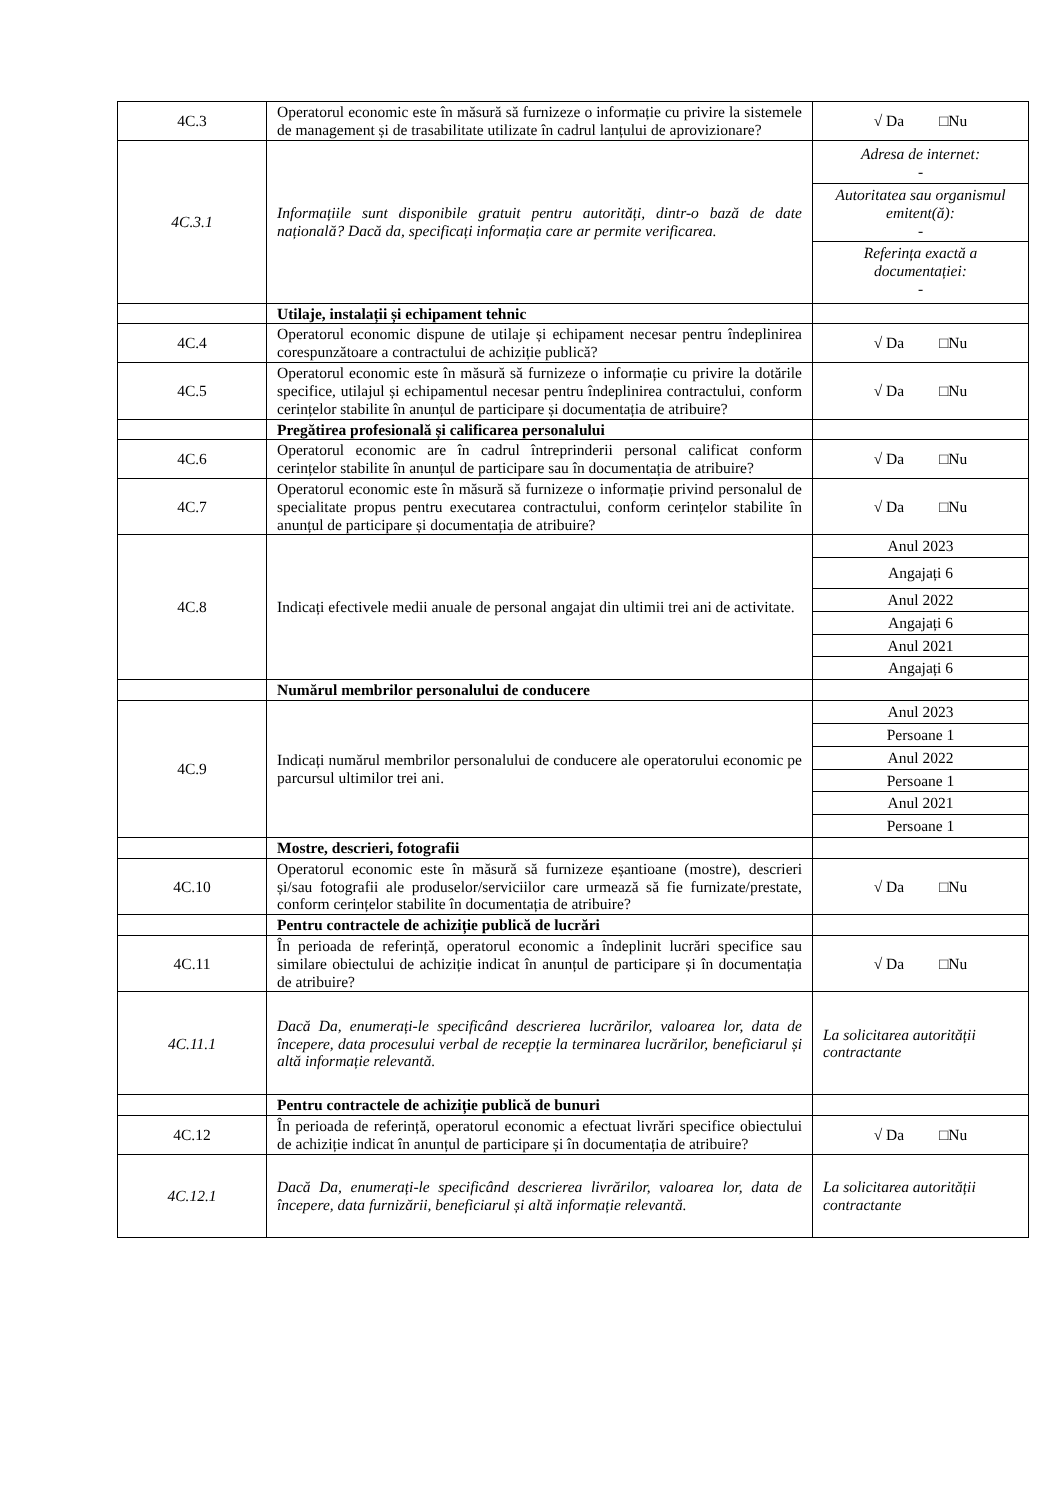| 4C.3 | Operatorul economic este în măsură să furnizeze o informație cu privire la sistemele de management și de trasabilitate utilizate în cadrul lanțului de aprovizionare? | √ Da □Nu |
| 4C.3.1 | Informațiile sunt disponibile gratuit pentru autorități, dintr-o bază de date națională? Dacă da, specificați informația care ar permite verificarea. | / Adresa de internet: - / / Autoritatea sau organismul emitent(ă): - / / Referința exactă a documentației: - / |
| | Utilaje, instalații și echipament tehnic | |
| 4C.4 | Operatorul economic dispune de utilaje și echipament necesar pentru îndeplinirea corespunzătoare a contractului de achiziție publică? | √ Da □Nu |
| 4C.5 | Operatorul economic este în măsură să furnizeze o informație cu privire la dotările specifice, utilajul și echipamentul necesar pentru îndeplinirea contractului, conform cerințelor stabilite în anunțul de participare și documentația de atribuire? | √ Da □Nu |
| | Pregătirea profesională și calificarea personalului | |
| 4C.6 | Operatorul economic are în cadrul întreprinderii personal calificat conform cerințelor stabilite în anunțul de participare sau în documentația de atribuire? | √ Da □Nu |
| 4C.7 | Operatorul economic este în măsură să furnizeze o informație privind personalul de specialitate propus pentru executarea contractului, conform cerințelor stabilite în anunțul de participare și documentația de atribuire? | √ Da □Nu |
| 4C.8 | Indicați efectivele medii anuale de personal angajat din ultimii trei ani de activitate. | / Anul 2023 / / Angajați 6 / / Anul 2022 / / Angajați 6 / / Anul 2021 / / Angajați 6 / |
| | Numărul membrilor personalului de conducere | |
| 4C.9 | Indicați numărul membrilor personalului de conducere ale operatorului economic pe parcursul ultimilor trei ani. | / Anul 2023 / / Persoane 1 / / Anul 2022 / / Persoane 1 / / Anul 2021 / / Persoane 1 / |
| | Mostre, descrieri, fotografii | |
| 4C.10 | Operatorul economic este în măsură să furnizeze eșantioane (mostre), descrieri și/sau fotografii ale produselor/serviciilor care urmează să fie furnizate/prestate, conform cerințelor stabilite în documentația de atribuire? | √ Da □Nu |
| | Pentru contractele de achiziție publică de lucrări | |
| 4C.11 | În perioada de referință, operatorul economic a îndeplinit lucrări specifice sau similare obiectului de achiziție indicat în anunțul de participare și în documentația de atribuire? | √ Da □Nu |
| 4C.11.1 | Dacă Da, enumerați-le specificând descrierea lucrărilor, valoarea lor, data de începere, data procesului verbal de recepție la terminarea lucrărilor, beneficiarul și altă informație relevantă. | La solicitarea autorității contractante |
| | Pentru contractele de achiziție publică de bunuri | |
| 4C.12 | În perioada de referință, operatorul economic a efectuat livrări specifice obiectului de achiziție indicat în anunțul de participare și în documentația de atribuire? | √ Da □Nu |
| 4C.12.1 | Dacă Da, enumerați-le specificând descrierea livrărilor, valoarea lor, data de începere, data furnizării, beneficiarul și altă informație relevantă. | La solicitarea autorității contractante |